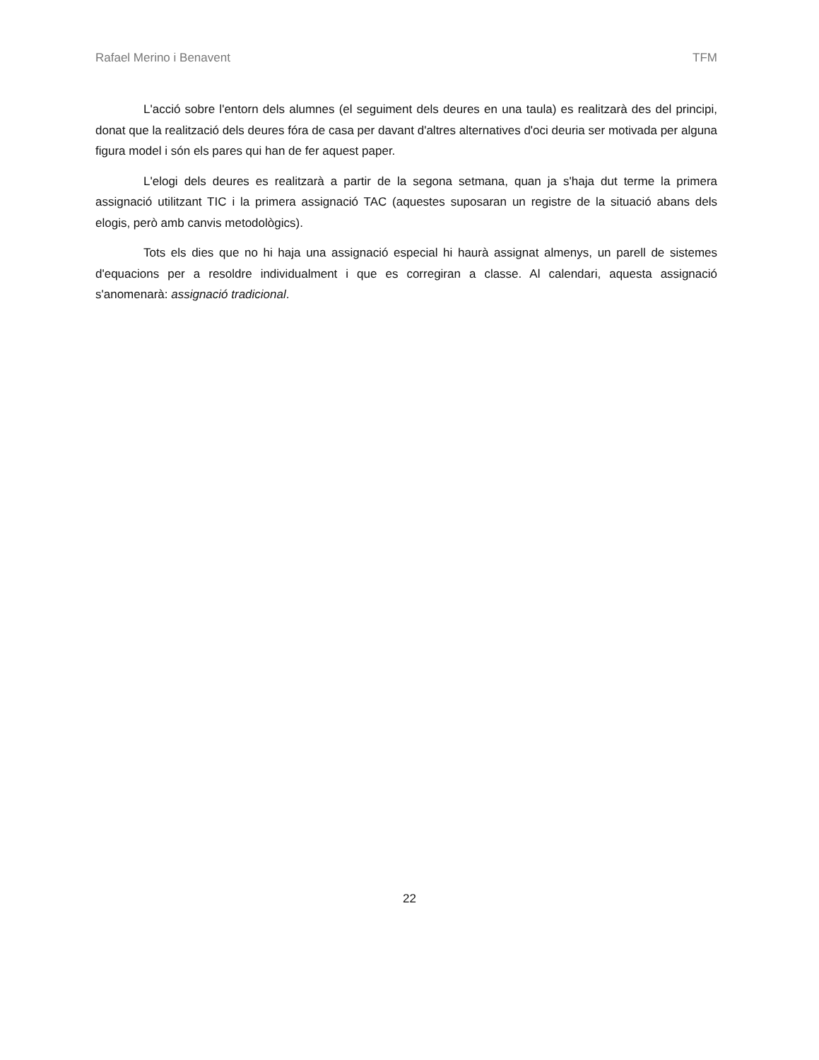Rafael Merino i Benavent TFM
L'acció sobre l'entorn dels alumnes (el seguiment dels deures en una taula) es realitzarà des del principi, donat que la realització dels deures fóra de casa per davant d'altres alternatives d'oci deuria ser motivada per alguna figura model i són els pares qui han de fer aquest paper.
L'elogi dels deures es realitzarà a partir de la segona setmana, quan ja s'haja dut terme la primera assignació utilitzant TIC i la primera assignació TAC (aquestes suposaran un registre de la situació abans dels elogis, però amb canvis metodològics).
Tots els dies que no hi haja una assignació especial hi haurà assignat almenys, un parell de sistemes d'equacions per a resoldre individualment i que es corregiran a classe. Al calendari, aquesta assignació s'anomenarà: assignació tradicional.
22